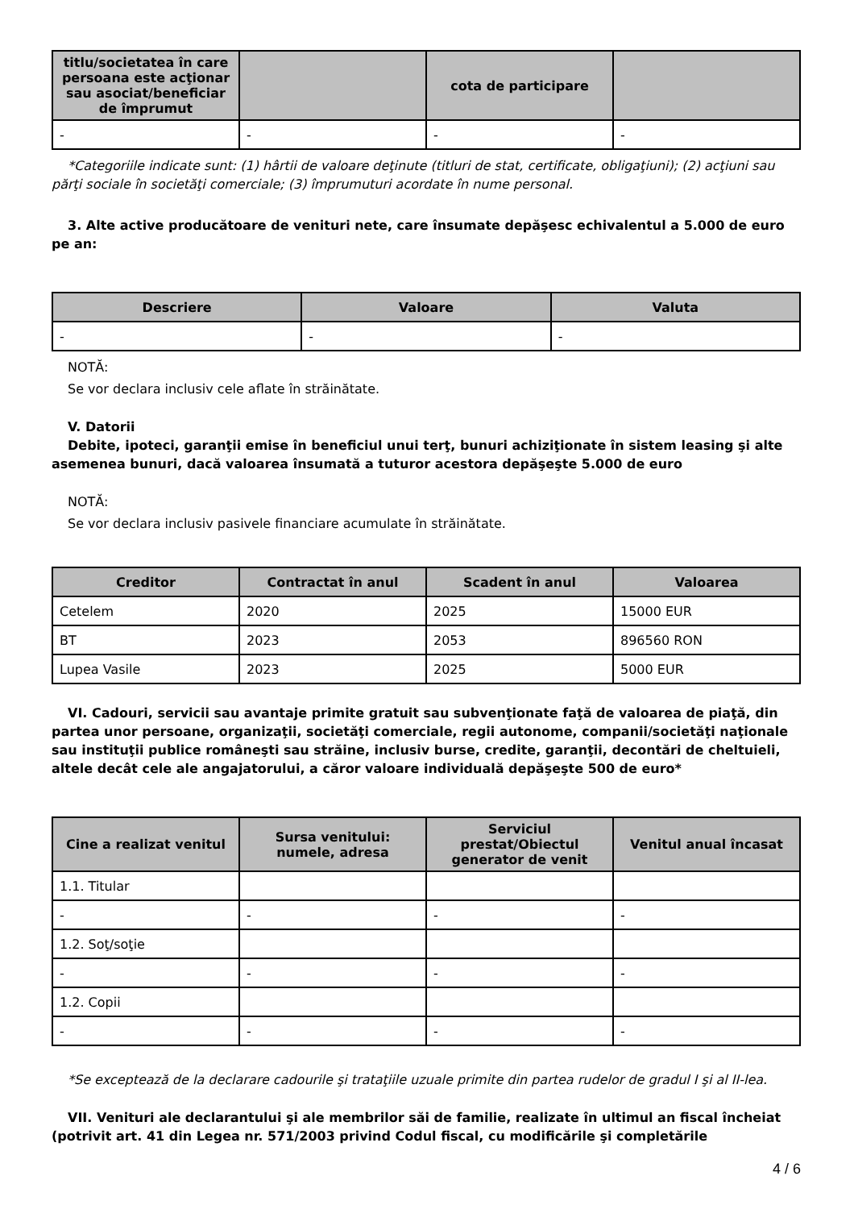| titlu/societatea în care persoana este acţionar sau asociat/beneficiar de împrumut | | cota de participare | |
| --- | --- | --- | --- |
| - | - | - | - |
*Categoriile indicate sunt: (1) hârtii de valoare deţinute (titluri de stat, certificate, obligaţiuni); (2) acţiuni sau părţi sociale în societăţi comerciale; (3) împrumuturi acordate în nume personal.
3. Alte active producătoare de venituri nete, care însumate depăşesc echivalentul a 5.000 de euro pe an:
| Descriere | Valoare | Valuta |
| --- | --- | --- |
| - | - | - |
NOTĂ:
Se vor declara inclusiv cele aflate în străinătate.
V. Datorii
Debite, ipoteci, garanţii emise în beneficiul unui terţ, bunuri achiziţionate în sistem leasing şi alte asemenea bunuri, dacă valoarea însumată a tuturor acestora depăşeşte 5.000 de euro
NOTĂ:
Se vor declara inclusiv pasivele financiare acumulate în străinătate.
| Creditor | Contractat în anul | Scadent în anul | Valoarea |
| --- | --- | --- | --- |
| Cetelem | 2020 | 2025 | 15000 EUR |
| BT | 2023 | 2053 | 896560 RON |
| Lupea Vasile | 2023 | 2025 | 5000 EUR |
VI. Cadouri, servicii sau avantaje primite gratuit sau subvenţionate faţă de valoarea de piaţă, din partea unor persoane, organizaţii, societăţi comerciale, regii autonome, companii/societăţi naţionale sau instituţii publice româneşti sau străine, inclusiv burse, credite, garanţii, decontări de cheltuieli, altele decât cele ale angajatorului, a căror valoare individuală depăşeşte 500 de euro*
| Cine a realizat venitul | Sursa venitului: numele, adresa | Serviciul prestat/Obiectul generator de venit | Venitul anual încasat |
| --- | --- | --- | --- |
| 1.1. Titular | | | |
| - | - | - | - |
| 1.2. Soţ/soţie | | | |
| - | - | - | - |
| 1.2. Copii | | | |
| - | - | - | - |
*Se exceptează de la declarare cadourile şi trataţiile uzuale primite din partea rudelor de gradul I şi al II-lea.
VII. Venituri ale declarantului şi ale membrilor săi de familie, realizate în ultimul an fiscal încheiat (potrivit art. 41 din Legea nr. 571/2003 privind Codul fiscal, cu modificările şi completările
4 / 6